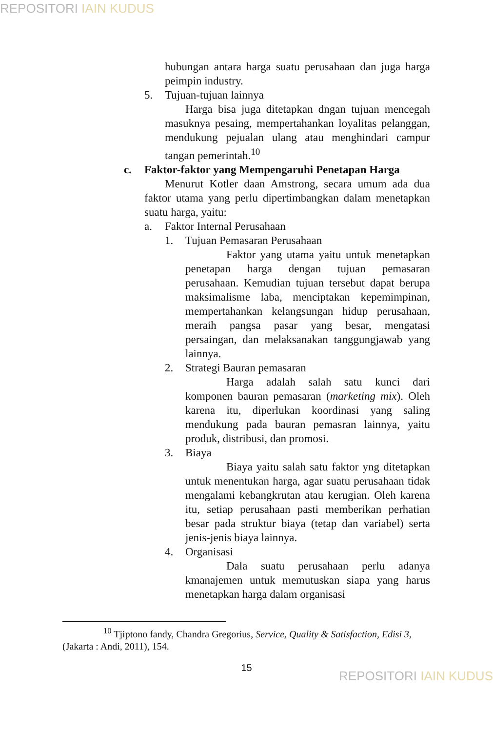REPOSITORI IAIN KUDUS
hubungan antara harga suatu perusahaan dan juga harga peimpin industry.
5. Tujuan-tujuan lainnya
Harga bisa juga ditetapkan dngan tujuan mencegah masuknya pesaing, mempertahankan loyalitas pelanggan, mendukung pejualan ulang atau menghindari campur tangan pemerintah.<sup>10</sup>
c. Faktor-faktor yang Mempengaruhi Penetapan Harga
Menurut Kotler daan Amstrong, secara umum ada dua faktor utama yang perlu dipertimbangkan dalam menetapkan suatu harga, yaitu:
a. Faktor Internal Perusahaan
1. Tujuan Pemasaran Perusahaan
Faktor yang utama yaitu untuk menetapkan penetapan harga dengan tujuan pemasaran perusahaan. Kemudian tujuan tersebut dapat berupa maksimalisme laba, menciptakan kepemimpinan, mempertahankan kelangsungan hidup perusahaan, meraih pangsa pasar yang besar, mengatasi persaingan, dan melaksanakan tanggungjawab yang lainnya.
2. Strategi Bauran pemasaran
Harga adalah salah satu kunci dari komponen bauran pemasaran (marketing mix). Oleh karena itu, diperlukan koordinasi yang saling mendukung pada bauran pemasran lainnya, yaitu produk, distribusi, dan promosi.
3. Biaya
Biaya yaitu salah satu faktor yng ditetapkan untuk menentukan harga, agar suatu perusahaan tidak mengalami kebangkrutan atau kerugian. Oleh karena itu, setiap perusahaan pasti memberikan perhatian besar pada struktur biaya (tetap dan variabel) serta jenis-jenis biaya lainnya.
4. Organisasi
Dala suatu perusahaan perlu adanya kmanajemen untuk memutuskan siapa yang harus menetapkan harga dalam organisasi
<sup>10</sup> Tjiptono fandy, Chandra Gregorius, Service, Quality & Satisfaction, Edisi 3, (Jakarta : Andi, 2011), 154.
15
REPOSITORI IAIN KUDUS